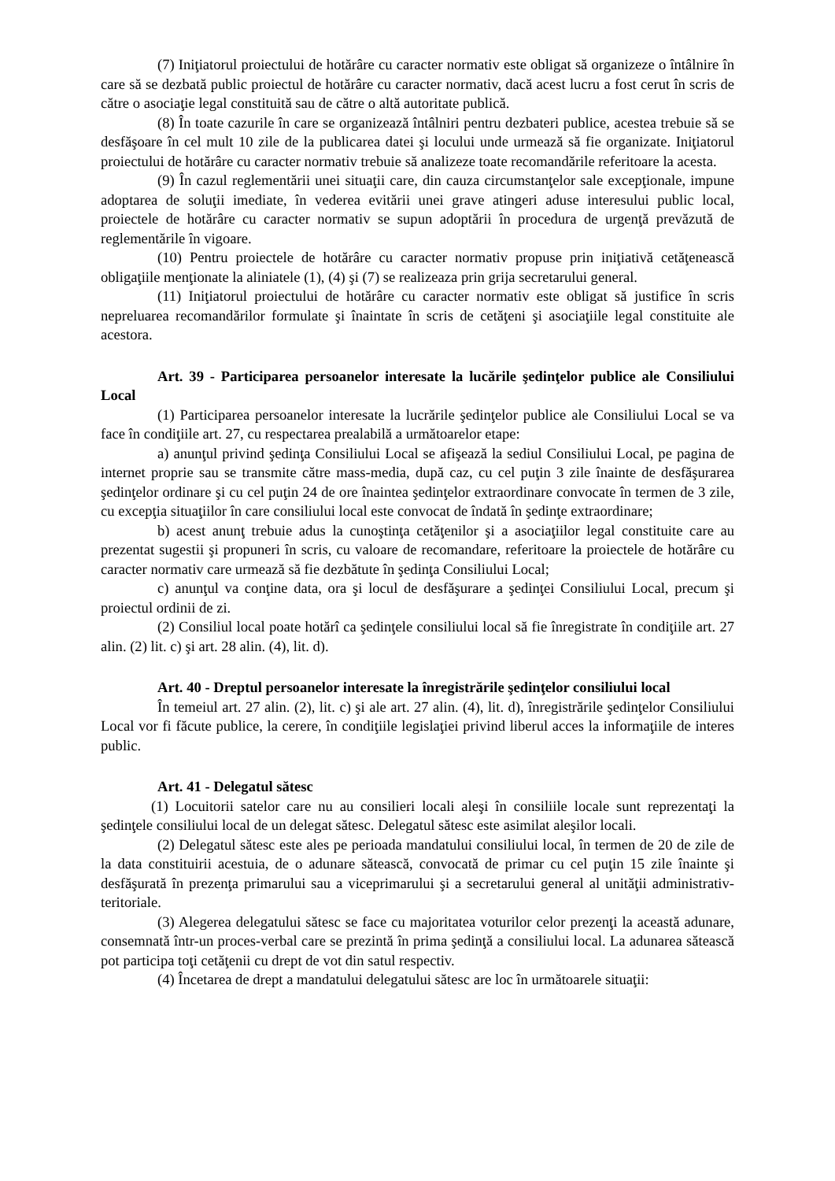(7) Iniţiatorul proiectului de hotărâre cu caracter normativ este obligat să organizeze o întâlnire în care să se dezbată public proiectul de hotărâre cu caracter normativ, dacă acest lucru a fost cerut în scris de către o asociaţie legal constituită sau de către o altă autoritate publică.
(8) În toate cazurile în care se organizează întâlniri pentru dezbateri publice, acestea trebuie să se desfăşoare în cel mult 10 zile de la publicarea datei şi locului unde urmează să fie organizate. Iniţiatorul proiectului de hotărâre cu caracter normativ trebuie să analizeze toate recomandările referitoare la acesta.
(9) În cazul reglementării unei situaţii care, din cauza circumstanţelor sale excepţionale, impune adoptarea de soluţii imediate, în vederea evitării unei grave atingeri aduse interesului public local, proiectele de hotărâre cu caracter normativ se supun adoptării în procedura de urgenţă prevăzută de reglementările în vigoare.
(10) Pentru proiectele de hotărâre cu caracter normativ propuse prin iniţiativă cetăţenească obligaţiile menţionate la aliniatele (1), (4) şi (7) se realizeaza prin grija secretarului general.
(11) Iniţiatorul proiectului de hotărâre cu caracter normativ este obligat să justifice în scris nepreluarea recomandărilor formulate şi înaintate în scris de cetăţeni şi asociaţiile legal constituite ale acestora.
Art. 39 - Participarea persoanelor interesate la lucările şedinţelor publice ale Consiliului Local
(1) Participarea persoanelor interesate la lucrările şedinţelor publice ale Consiliului Local se va face în condiţiile art. 27, cu respectarea prealabilă a următoarelor etape:
a) anunţul privind şedinţa Consiliului Local se afişează la sediul Consiliului Local, pe pagina de internet proprie sau se transmite către mass-media, după caz, cu cel puţin 3 zile înainte de desfăşurarea şedinţelor ordinare şi cu cel puţin 24 de ore înaintea şedinţelor extraordinare convocate în termen de 3 zile, cu excepţia situaţiilor în care consiliului local este convocat de îndată în şedinţe extraordinare;
b) acest anunţ trebuie adus la cunoştinţa cetăţenilor şi a asociaţiilor legal constituite care au prezentat sugestii şi propuneri în scris, cu valoare de recomandare, referitoare la proiectele de hotărâre cu caracter normativ care urmează să fie dezbătute în şedinţa Consiliului Local;
c) anunţul va conţine data, ora şi locul de desfăşurare a şedinţei Consiliului Local, precum şi proiectul ordinii de zi.
(2) Consiliul local poate hotărî ca şedinţele consiliului local să fie înregistrate în condiţiile art. 27 alin. (2) lit. c) şi art. 28 alin. (4), lit. d).
Art. 40 - Dreptul persoanelor interesate la înregistrările şedinţelor consiliului local
În temeiul art. 27 alin. (2), lit. c) şi ale art. 27 alin. (4), lit. d), înregistrările şedinţelor Consiliului Local vor fi făcute publice, la cerere, în condiţiile legislaţiei privind liberul acces la informaţiile de interes public.
Art. 41 - Delegatul sătesc
(1) Locuitorii satelor care nu au consilieri locali aleşi în consiliile locale sunt reprezentaţi la şedinţele consiliului local de un delegat sătesc. Delegatul sătesc este asimilat aleşilor locali.
(2) Delegatul sătesc este ales pe perioada mandatului consiliului local, în termen de 20 de zile de la data constituirii acestuia, de o adunare sătească, convocată de primar cu cel puţin 15 zile înainte şi desfăşurată în prezenţa primarului sau a viceprimarului şi a secretarului general al unităţii administrativ-teritoriale.
(3) Alegerea delegatului sătesc se face cu majoritatea voturilor celor prezenţi la această adunare, consemnată într-un proces-verbal care se prezintă în prima şedinţă a consiliului local. La adunarea sătească pot participa toţi cetăţenii cu drept de vot din satul respectiv.
(4) Încetarea de drept a mandatului delegatului sătesc are loc în următoarele situaţii: